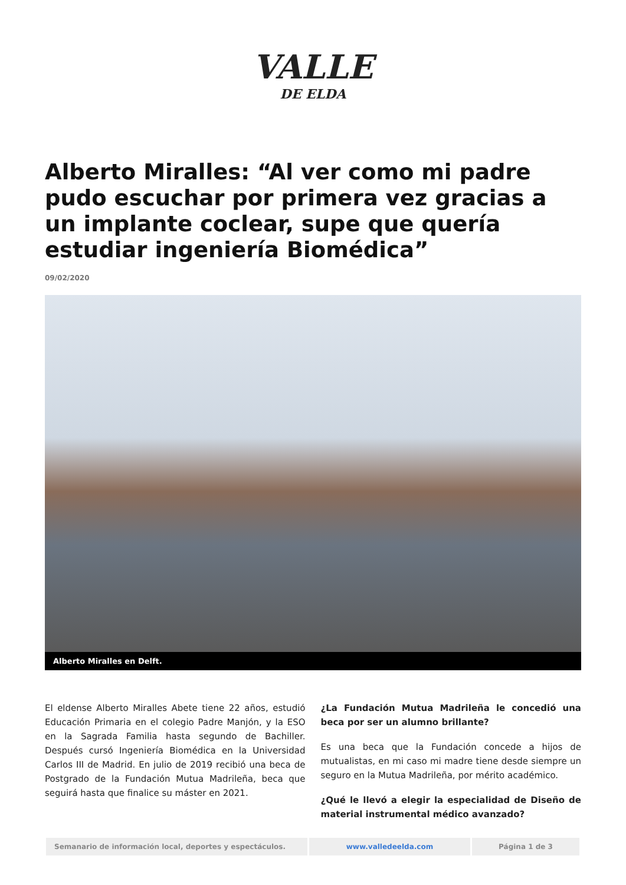VALLE
DE ELDA
Alberto Miralles: “Al ver como mi padre pudo escuchar por primera vez gracias a un implante coclear, supe que quería estudiar ingeniería Biomédica”
09/02/2020
Alberto Miralles en Delft.
El eldense Alberto Miralles Abete tiene 22 años, estudió Educación Primaria en el colegio Padre Manjón, y la ESO en la Sagrada Familia hasta segundo de Bachiller. Después cursó Ingeniería Biomédica en la Universidad Carlos III de Madrid. En julio de 2019 recibió una beca de Postgrado de la Fundación Mutua Madrileña, beca que seguirá hasta que finalice su máster en 2021.
¿La Fundación Mutua Madrileña le concedió una beca por ser un alumno brillante?
Es una beca que la Fundación concede a hijos de mutualistas, en mi caso mi madre tiene desde siempre un seguro en la Mutua Madrileña, por mérito académico.
¿Qué le llevó a elegir la especialidad de Diseño de material instrumental médico avanzado?
Semanario de información local, deportes y espectáculos. www.valledeelda.com Página 1 de 3